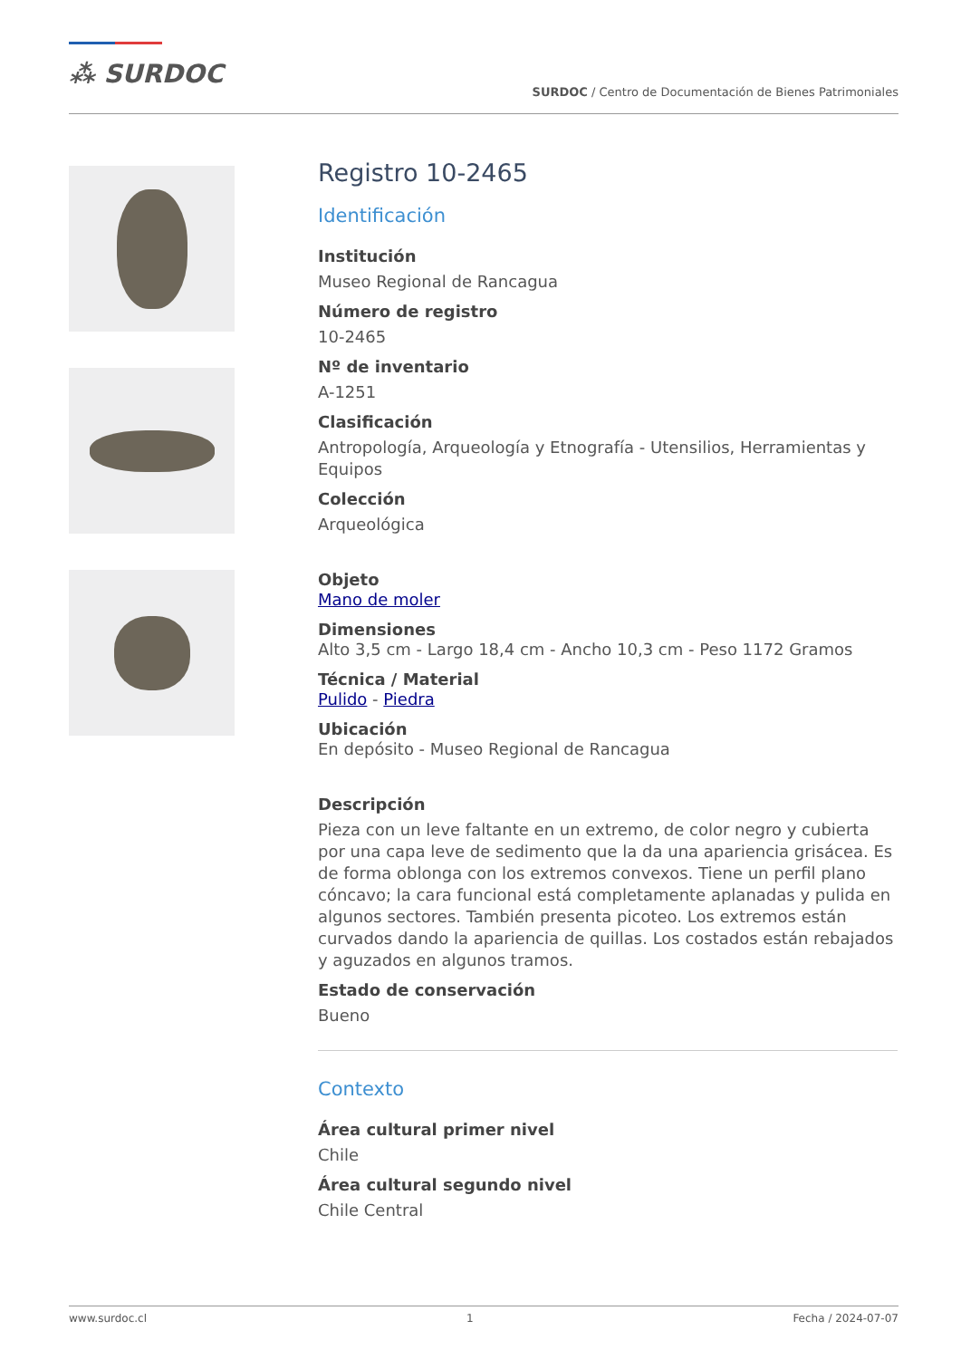⁂ SURDOC
SURDOC / Centro de Documentación de Bienes Patrimoniales
Registro 10-2465
Identificación
Institución
Museo Regional de Rancagua
Número de registro
10-2465
Nº de inventario
A-1251
Clasificación
Antropología, Arqueología y Etnografía - Utensilios, Herramientas y Equipos
Colección
Arqueológica
Objeto
Mano de moler
Dimensiones
Alto 3,5 cm - Largo 18,4 cm - Ancho 10,3 cm - Peso 1172 Gramos
Técnica / Material
Pulido - Piedra
Ubicación
En depósito - Museo Regional de Rancagua
Descripción
Pieza con un leve faltante en un extremo, de color negro y cubierta por una capa leve de sedimento que la da una apariencia grisácea. Es de forma oblonga con los extremos convexos. Tiene un perfil plano cóncavo; la cara funcional está completamente aplanadas y pulida en algunos sectores. También presenta picoteo. Los extremos están curvados dando la apariencia de quillas. Los costados están rebajados y aguzados en algunos tramos.
Estado de conservación
Bueno
Contexto
Área cultural primer nivel
Chile
Área cultural segundo nivel
Chile Central
www.surdoc.cl 1 Fecha / 2024-07-07